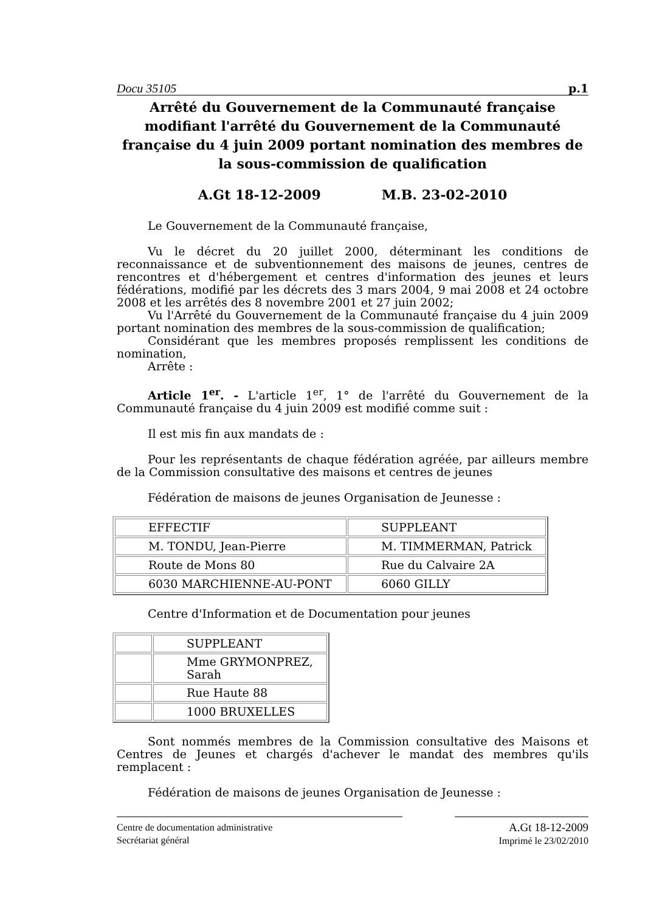Docu 35105 p.1
Arrêté du Gouvernement de la Communauté française modifiant l'arrêté du Gouvernement de la Communauté française du 4 juin 2009 portant nomination des membres de la sous-commission de qualification
A.Gt 18-12-2009 M.B. 23-02-2010
Le Gouvernement de la Communauté française,
Vu le décret du 20 juillet 2000, déterminant les conditions de reconnaissance et de subventionnement des maisons de jeunes, centres de rencontres et d'hébergement et centres d'information des jeunes et leurs fédérations, modifié par les décrets des 3 mars 2004, 9 mai 2008 et 24 octobre 2008 et les arrêtés des 8 novembre 2001 et 27 juin 2002;
Vu l'Arrêté du Gouvernement de la Communauté française du 4 juin 2009 portant nomination des membres de la sous-commission de qualification;
Considérant que les membres proposés remplissent les conditions de nomination,
Arrête :
Article 1<sup>er</sup>. - L'article 1<sup>er</sup>, 1° de l'arrêté du Gouvernement de la Communauté française du 4 juin 2009 est modifié comme suit :
Il est mis fin aux mandats de :
Pour les représentants de chaque fédération agréée, par ailleurs membre de la Commission consultative des maisons et centres de jeunes
Fédération de maisons de jeunes Organisation de Jeunesse :
| EFFECTIF | SUPPLEANT |
| M. TONDU, Jean-Pierre | M. TIMMERMAN, Patrick |
| Route de Mons 80 | Rue du Calvaire 2A |
| 6030 MARCHIENNE-AU-PONT | 6060 GILLY |
Centre d'Information et de Documentation pour jeunes
| | SUPPLEANT |
| | Mme GRYMONPREZ, Sarah |
| | Rue Haute 88 |
| | 1000 BRUXELLES |
Sont nommés membres de la Commission consultative des Maisons et Centres de Jeunes et chargés d'achever le mandat des membres qu'ils remplacent :
Fédération de maisons de jeunes Organisation de Jeunesse :
Centre de documentation administrative
Secrétariat général
A.Gt 18-12-2009
Imprimé le 23/02/2010